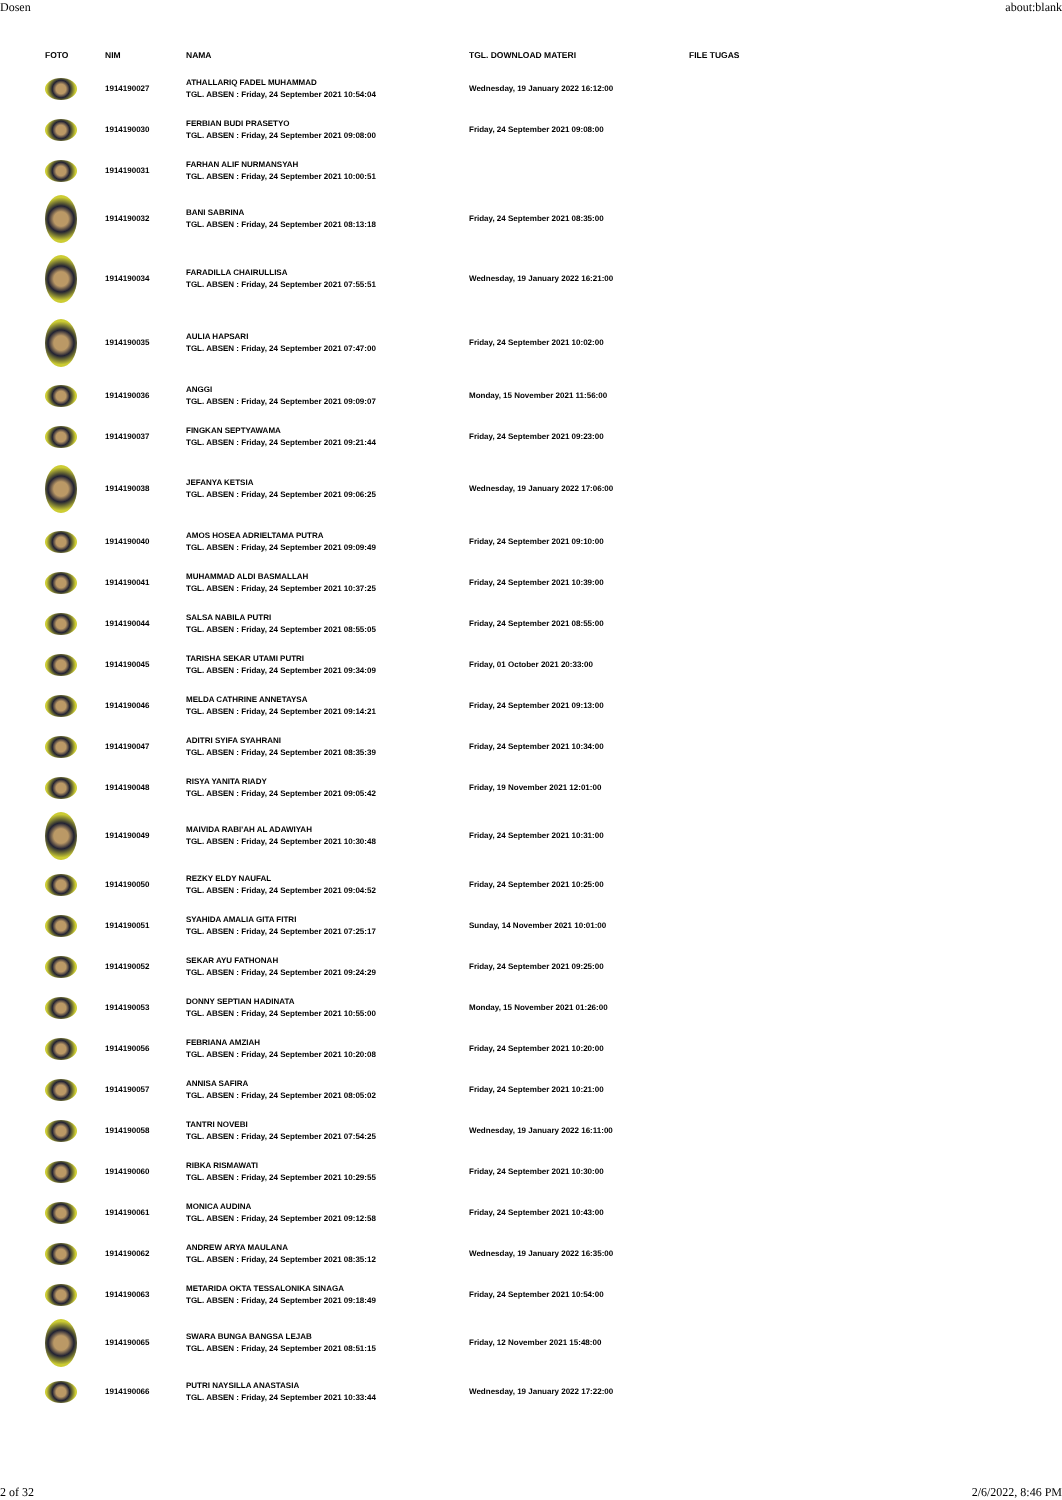Dosen about:blank
| FOTO | NIM | NAMA | TGL. DOWNLOAD MATERI | FILE TUGAS |
| --- | --- | --- | --- | --- |
| | 1914190027 | ATHALLARIQ FADEL MUHAMMAD TGL. ABSEN : Friday, 24 September 2021 10:54:04 | Wednesday, 19 January 2022 16:12:00 | |
| | 1914190030 | FERBIAN BUDI PRASETYO TGL. ABSEN : Friday, 24 September 2021 09:08:00 | Friday, 24 September 2021 09:08:00 | |
| | 1914190031 | FARHAN ALIF NURMANSYAH TGL. ABSEN : Friday, 24 September 2021 10:00:51 | | |
| | 1914190032 | BANI SABRINA TGL. ABSEN : Friday, 24 September 2021 08:13:18 | Friday, 24 September 2021 08:35:00 | |
| | 1914190034 | FARADILLA CHAIRULLISA TGL. ABSEN : Friday, 24 September 2021 07:55:51 | Wednesday, 19 January 2022 16:21:00 | |
| | 1914190035 | AULIA HAPSARI TGL. ABSEN : Friday, 24 September 2021 07:47:00 | Friday, 24 September 2021 10:02:00 | |
| | 1914190036 | ANGGI TGL. ABSEN : Friday, 24 September 2021 09:09:07 | Monday, 15 November 2021 11:56:00 | |
| | 1914190037 | FINGKAN SEPTYAWAMA TGL. ABSEN : Friday, 24 September 2021 09:21:44 | Friday, 24 September 2021 09:23:00 | |
| | 1914190038 | JEFANYA KETSIA TGL. ABSEN : Friday, 24 September 2021 09:06:25 | Wednesday, 19 January 2022 17:06:00 | |
| | 1914190040 | AMOS HOSEA ADRIELTAMA PUTRA TGL. ABSEN : Friday, 24 September 2021 09:09:49 | Friday, 24 September 2021 09:10:00 | |
| | 1914190041 | MUHAMMAD ALDI BASMALLAH TGL. ABSEN : Friday, 24 September 2021 10:37:25 | Friday, 24 September 2021 10:39:00 | |
| | 1914190044 | SALSA NABILA PUTRI TGL. ABSEN : Friday, 24 September 2021 08:55:05 | Friday, 24 September 2021 08:55:00 | |
| | 1914190045 | TARISHA SEKAR UTAMI PUTRI TGL. ABSEN : Friday, 24 September 2021 09:34:09 | Friday, 01 October 2021 20:33:00 | |
| | 1914190046 | MELDA CATHRINE ANNETAYSA TGL. ABSEN : Friday, 24 September 2021 09:14:21 | Friday, 24 September 2021 09:13:00 | |
| | 1914190047 | ADITRI SYIFA SYAHRANI TGL. ABSEN : Friday, 24 September 2021 08:35:39 | Friday, 24 September 2021 10:34:00 | |
| | 1914190048 | RISYA YANITA RIADY TGL. ABSEN : Friday, 24 September 2021 09:05:42 | Friday, 19 November 2021 12:01:00 | |
| | 1914190049 | MAIVIDA RABI'AH AL ADAWIYAH TGL. ABSEN : Friday, 24 September 2021 10:30:48 | Friday, 24 September 2021 10:31:00 | |
| | 1914190050 | REZKY ELDY NAUFAL TGL. ABSEN : Friday, 24 September 2021 09:04:52 | Friday, 24 September 2021 10:25:00 | |
| | 1914190051 | SYAHIDA AMALIA GITA FITRI TGL. ABSEN : Friday, 24 September 2021 07:25:17 | Sunday, 14 November 2021 10:01:00 | |
| | 1914190052 | SEKAR AYU FATHONAH TGL. ABSEN : Friday, 24 September 2021 09:24:29 | Friday, 24 September 2021 09:25:00 | |
| | 1914190053 | DONNY SEPTIAN HADINATA TGL. ABSEN : Friday, 24 September 2021 10:55:00 | Monday, 15 November 2021 01:26:00 | |
| | 1914190056 | FEBRIANA AMZIAH TGL. ABSEN : Friday, 24 September 2021 10:20:08 | Friday, 24 September 2021 10:20:00 | |
| | 1914190057 | ANNISA SAFIRA TGL. ABSEN : Friday, 24 September 2021 08:05:02 | Friday, 24 September 2021 10:21:00 | |
| | 1914190058 | TANTRI NOVEBI TGL. ABSEN : Friday, 24 September 2021 07:54:25 | Wednesday, 19 January 2022 16:11:00 | |
| | 1914190060 | RIBKA RISMAWATI TGL. ABSEN : Friday, 24 September 2021 10:29:55 | Friday, 24 September 2021 10:30:00 | |
| | 1914190061 | MONICA AUDINA TGL. ABSEN : Friday, 24 September 2021 09:12:58 | Friday, 24 September 2021 10:43:00 | |
| | 1914190062 | ANDREW ARYA MAULANA TGL. ABSEN : Friday, 24 September 2021 08:35:12 | Wednesday, 19 January 2022 16:35:00 | |
| | 1914190063 | METARIDA OKTA TESSALONIKA SINAGA TGL. ABSEN : Friday, 24 September 2021 09:18:49 | Friday, 24 September 2021 10:54:00 | |
| | 1914190065 | SWARA BUNGA BANGSA LEJAB TGL. ABSEN : Friday, 24 September 2021 08:51:15 | Friday, 12 November 2021 15:48:00 | |
| | 1914190066 | PUTRI NAYSILLA ANASTASIA TGL. ABSEN : Friday, 24 September 2021 10:33:44 | Wednesday, 19 January 2022 17:22:00 | |
2 of 32 2/6/2022, 8:46 PM